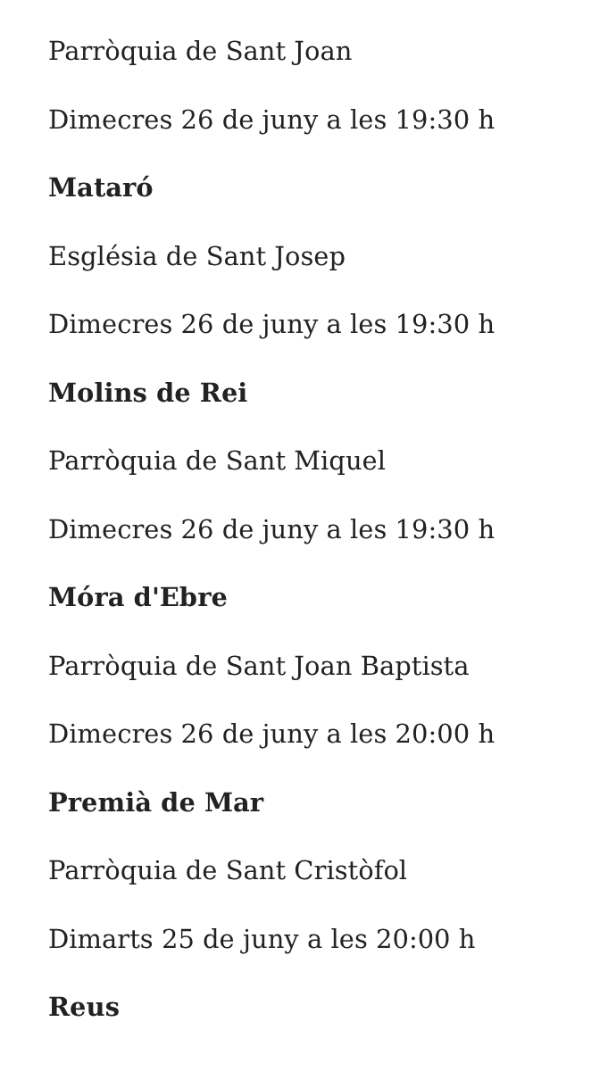Parròquia de Sant Joan
Dimecres 26 de juny a les 19:30 h
Mataró
Església de Sant Josep
Dimecres 26 de juny a les 19:30 h
Molins de Rei
Parròquia de Sant Miquel
Dimecres 26 de juny a les 19:30 h
Móra d'Ebre
Parròquia de Sant Joan Baptista
Dimecres 26 de juny a les 20:00 h
Premià de Mar
Parròquia de Sant Cristòfol
Dimarts 25 de juny a les 20:00 h
Reus